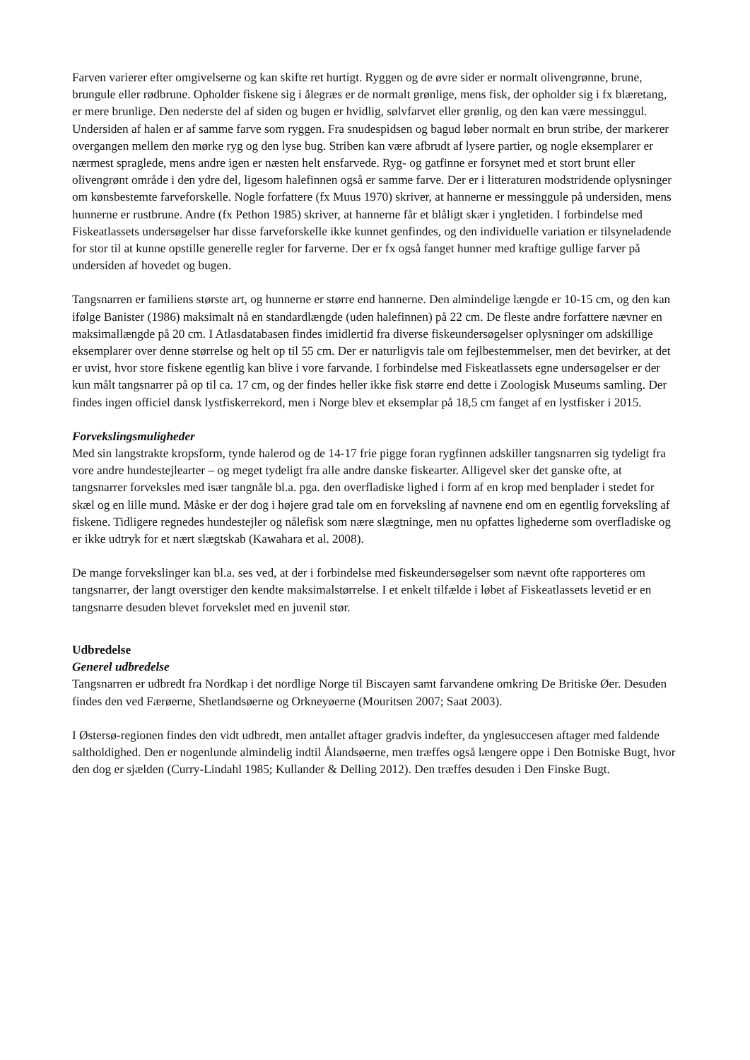Farven varierer efter omgivelserne og kan skifte ret hurtigt. Ryggen og de øvre sider er normalt olivengrønne, brune, brungule eller rødbrune. Opholder fiskene sig i ålegræs er de normalt grønlige, mens fisk, der opholder sig i fx blæretang, er mere brunlige. Den nederste del af siden og bugen er hvidlig, sølvfarvet eller grønlig, og den kan være messinggul. Undersiden af halen er af samme farve som ryggen. Fra snudespidsen og bagud løber normalt en brun stribe, der markerer overgangen mellem den mørke ryg og den lyse bug. Striben kan være afbrudt af lysere partier, og nogle eksemplarer er nærmest spraglede, mens andre igen er næsten helt ensfarvede. Ryg- og gatfinne er forsynet med et stort brunt eller olivengrønt område i den ydre del, ligesom halefinnen også er samme farve. Der er i litteraturen modstridende oplysninger om kønsbestemte farveforskelle. Nogle forfattere (fx Muus 1970) skriver, at hannerne er messinggule på undersiden, mens hunnerne er rustbrune. Andre (fx Pethon 1985) skriver, at hannerne får et blåligt skær i yngletiden. I forbindelse med Fiskeatlassets undersøgelser har disse farveforskelle ikke kunnet genfindes, og den individuelle variation er tilsyneladende for stor til at kunne opstille generelle regler for farverne. Der er fx også fanget hunner med kraftige gullige farver på undersiden af hovedet og bugen.
Tangsnarren er familiens største art, og hunnerne er større end hannerne. Den almindelige længde er 10-15 cm, og den kan ifølge Banister (1986) maksimalt nå en standardlængde (uden halefinnen) på 22 cm. De fleste andre forfattere nævner en maksimallængde på 20 cm. I Atlasdatabasen findes imidlertid fra diverse fiskeundersøgelser oplysninger om adskillige eksemplarer over denne størrelse og helt op til 55 cm. Der er naturligvis tale om fejlbestemmelser, men det bevirker, at det er uvist, hvor store fiskene egentlig kan blive i vore farvande. I forbindelse med Fiskeatlassets egne undersøgelser er der kun målt tangsnarrer på op til ca. 17 cm, og der findes heller ikke fisk større end dette i Zoologisk Museums samling. Der findes ingen officiel dansk lystfiskerrekord, men i Norge blev et eksemplar på 18,5 cm fanget af en lystfisker i 2015.
Forvekslingsmuligheder
Med sin langstrakte kropsform, tynde halerod og de 14-17 frie pigge foran rygfinnen adskiller tangsnarren sig tydeligt fra vore andre hundestejlearter – og meget tydeligt fra alle andre danske fiskearter. Alligevel sker det ganske ofte, at tangsnarrer forveksles med især tangnåle bl.a. pga. den overfladiske lighed i form af en krop med benplader i stedet for skæl og en lille mund. Måske er der dog i højere grad tale om en forveksling af navnene end om en egentlig forveksling af fiskene. Tidligere regnedes hundestejler og nålefisk som nære slægtninge, men nu opfattes lighederne som overfladiske og er ikke udtryk for et nært slægtskab (Kawahara et al. 2008).
De mange forvekslinger kan bl.a. ses ved, at der i forbindelse med fiskeundersøgelser som nævnt ofte rapporteres om tangsnarrer, der langt overstiger den kendte maksimalstørrelse. I et enkelt tilfælde i løbet af Fiskeatlassets levetid er en tangsnarre desuden blevet forvekslet med en juvenil stør.
Udbredelse
Generel udbredelse
Tangsnarren er udbredt fra Nordkap i det nordlige Norge til Biscayen samt farvandene omkring De Britiske Øer. Desuden findes den ved Færøerne, Shetlandsøerne og Orkneyøerne (Mouritsen 2007; Saat 2003).
I Østersø-regionen findes den vidt udbredt, men antallet aftager gradvis indefter, da ynglesuccesen aftager med faldende saltholdighed. Den er nogenlunde almindelig indtil Ålandsøerne, men træffes også længere oppe i Den Botniske Bugt, hvor den dog er sjælden (Curry-Lindahl 1985; Kullander & Delling 2012). Den træffes desuden i Den Finske Bugt.